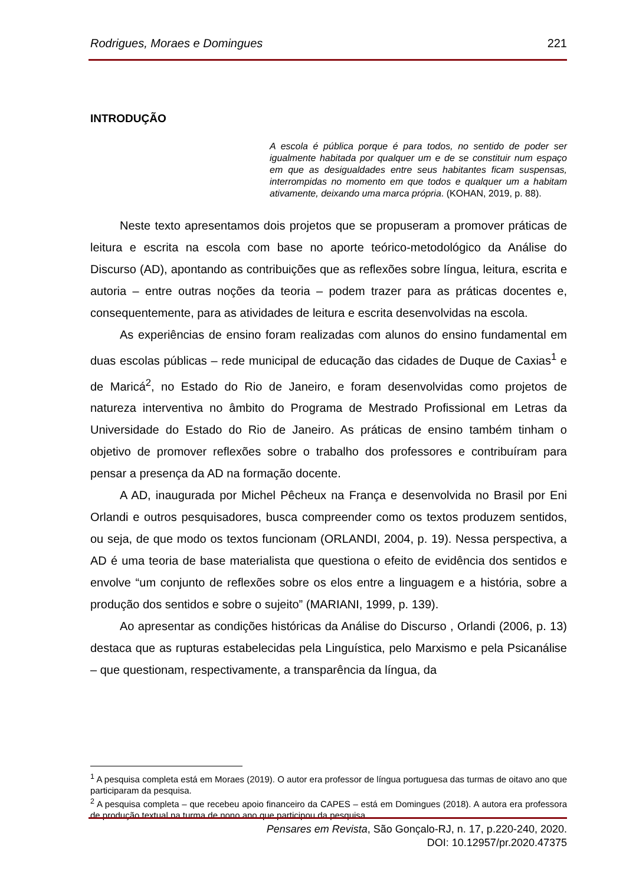Rodrigues, Moraes e Domingues 221
INTRODUÇÃO
A escola é pública porque é para todos, no sentido de poder ser igualmente habitada por qualquer um e de se constituir num espaço em que as desigualdades entre seus habitantes ficam suspensas, interrompidas no momento em que todos e qualquer um a habitam ativamente, deixando uma marca própria. (KOHAN, 2019, p. 88).
Neste texto apresentamos dois projetos que se propuseram a promover práticas de leitura e escrita na escola com base no aporte teórico-metodológico da Análise do Discurso (AD), apontando as contribuições que as reflexões sobre língua, leitura, escrita e autoria – entre outras noções da teoria – podem trazer para as práticas docentes e, consequentemente, para as atividades de leitura e escrita desenvolvidas na escola.
As experiências de ensino foram realizadas com alunos do ensino fundamental em duas escolas públicas – rede municipal de educação das cidades de Duque de Caxias<sup>1</sup> e de Maricá<sup>2</sup>, no Estado do Rio de Janeiro, e foram desenvolvidas como projetos de natureza interventiva no âmbito do Programa de Mestrado Profissional em Letras da Universidade do Estado do Rio de Janeiro. As práticas de ensino também tinham o objetivo de promover reflexões sobre o trabalho dos professores e contribuíram para pensar a presença da AD na formação docente.
A AD, inaugurada por Michel Pêcheux na França e desenvolvida no Brasil por Eni Orlandi e outros pesquisadores, busca compreender como os textos produzem sentidos, ou seja, de que modo os textos funcionam (ORLANDI, 2004, p. 19). Nessa perspectiva, a AD é uma teoria de base materialista que questiona o efeito de evidência dos sentidos e envolve “um conjunto de reflexões sobre os elos entre a linguagem e a história, sobre a produção dos sentidos e sobre o sujeito” (MARIANI, 1999, p. 139).
Ao apresentar as condições históricas da Análise do Discurso , Orlandi (2006, p. 13) destaca que as rupturas estabelecidas pela Linguística, pelo Marxismo e pela Psicanálise – que questionam, respectivamente, a transparência da língua, da
<sup>1</sup> A pesquisa completa está em Moraes (2019). O autor era professor de língua portuguesa das turmas de oitavo ano que participaram da pesquisa.
<sup>2</sup> A pesquisa completa – que recebeu apoio financeiro da CAPES – está em Domingues (2018). A autora era professora de produção textual na turma de nono ano que participou da pesquisa.
Pensares em Revista, São Gonçalo-RJ, n. 17, p.220-240, 2020.
DOI: 10.12957/pr.2020.47375